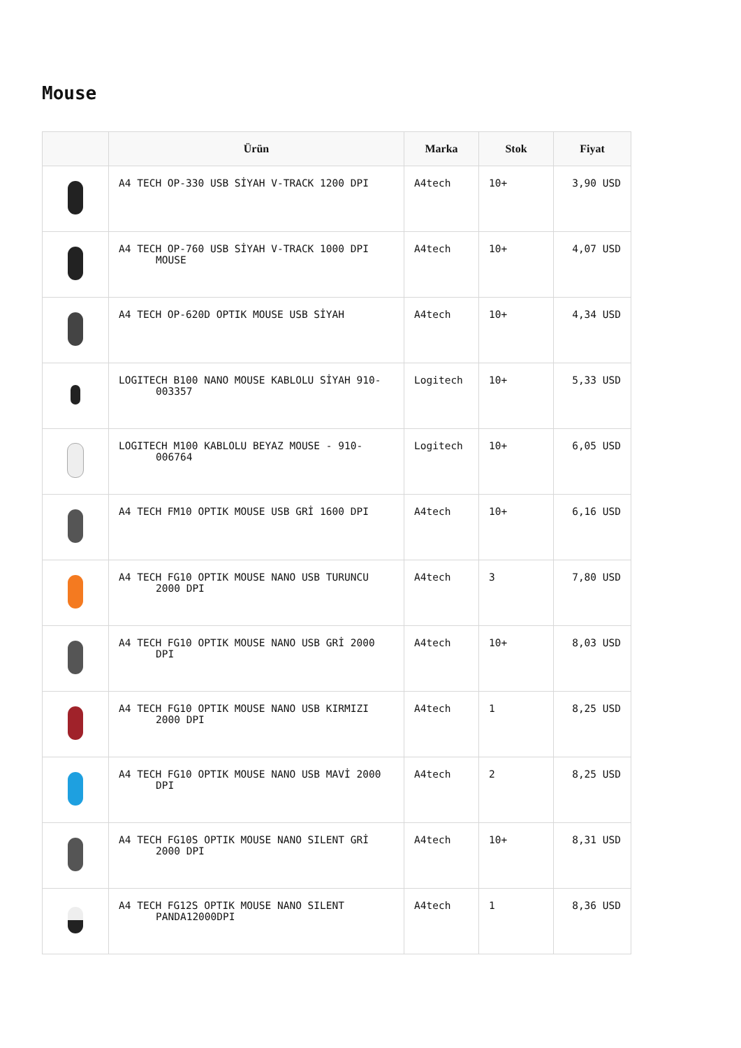Mouse
| | Ürün | Marka | Stok | Fiyat |
| --- | --- | --- | --- | --- |
| | A4 TECH OP-330 USB SİYAH V-TRACK 1200 DPI | A4tech | 10+ | 3,90 USD |
| | A4 TECH OP-760 USB SİYAH V-TRACK 1000 DPI MOUSE | A4tech | 10+ | 4,07 USD |
| | A4 TECH OP-620D OPTIK MOUSE USB SİYAH | A4tech | 10+ | 4,34 USD |
| | LOGITECH B100 NANO MOUSE KABLOLU SİYAH 910- 003357 | Logitech | 10+ | 5,33 USD |
| | LOGITECH M100 KABLOLU BEYAZ MOUSE - 910- 006764 | Logitech | 10+ | 6,05 USD |
| | A4 TECH FM10 OPTIK MOUSE USB GRİ 1600 DPI | A4tech | 10+ | 6,16 USD |
| | A4 TECH FG10 OPTIK MOUSE NANO USB TURUNCU 2000 DPI | A4tech | 3 | 7,80 USD |
| | A4 TECH FG10 OPTIK MOUSE NANO USB GRİ 2000 DPI | A4tech | 10+ | 8,03 USD |
| | A4 TECH FG10 OPTIK MOUSE NANO USB KIRMIZI 2000 DPI | A4tech | 1 | 8,25 USD |
| | A4 TECH FG10 OPTIK MOUSE NANO USB MAVİ 2000 DPI | A4tech | 2 | 8,25 USD |
| | A4 TECH FG10S OPTIK MOUSE NANO SILENT GRİ 2000 DPI | A4tech | 10+ | 8,31 USD |
| | A4 TECH FG12S OPTIK MOUSE NANO SILENT PANDA12000DPI | A4tech | 1 | 8,36 USD |